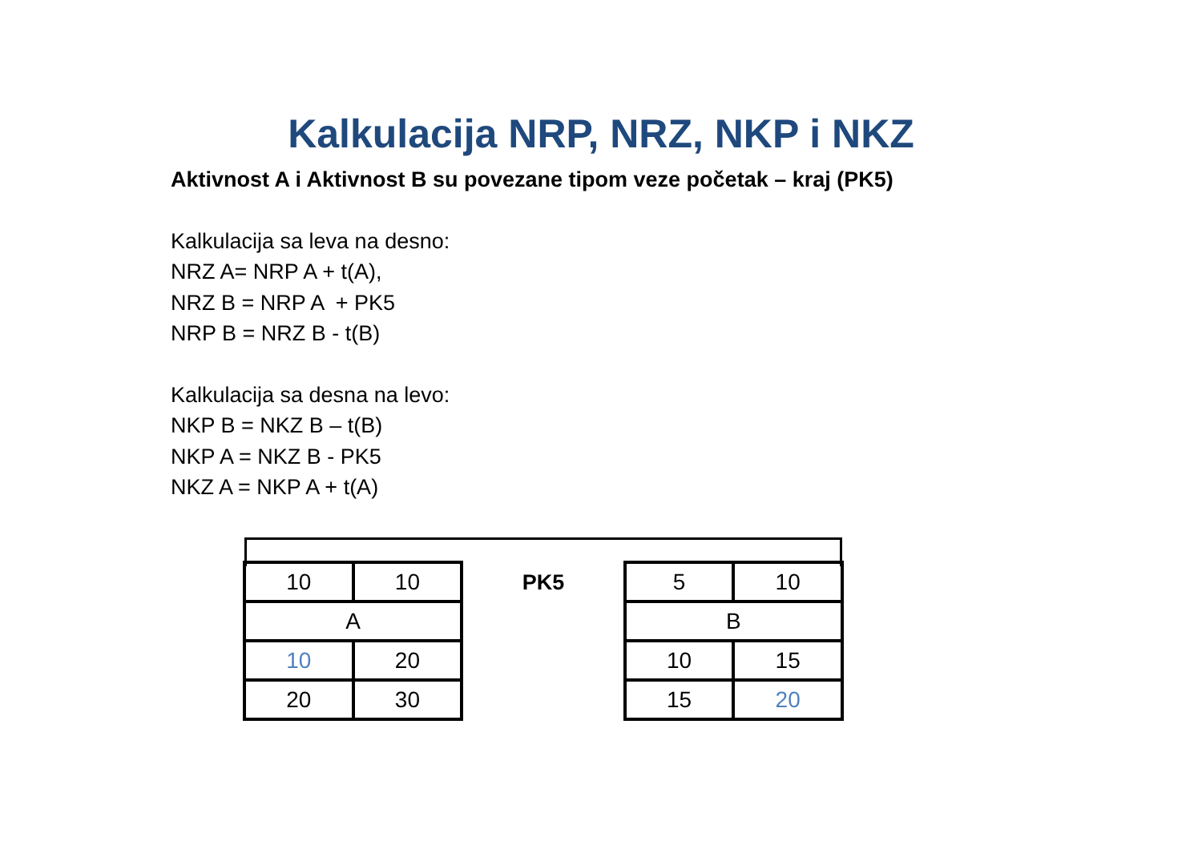Kalkulacija NRP, NRZ, NKP i NKZ
Aktivnost A i Aktivnost B su povezane tipom veze početak – kraj (PK5)
Kalkulacija sa leva na desno:
NRZ A= NRP A + t(A),
NRZ B = NRP A + PK5
NRP B = NRZ B - t(B)
Kalkulacija sa desna na levo:
NKP B = NKZ B – t(B)
NKP A = NKZ B - PK5
NKZ A = NKP A + t(A)
| 10 | 10 |
| A | |
| 10 | 20 |
| 20 | 30 |
PK5
| 5 | 10 |
| B | |
| 10 | 15 |
| 15 | 20 |